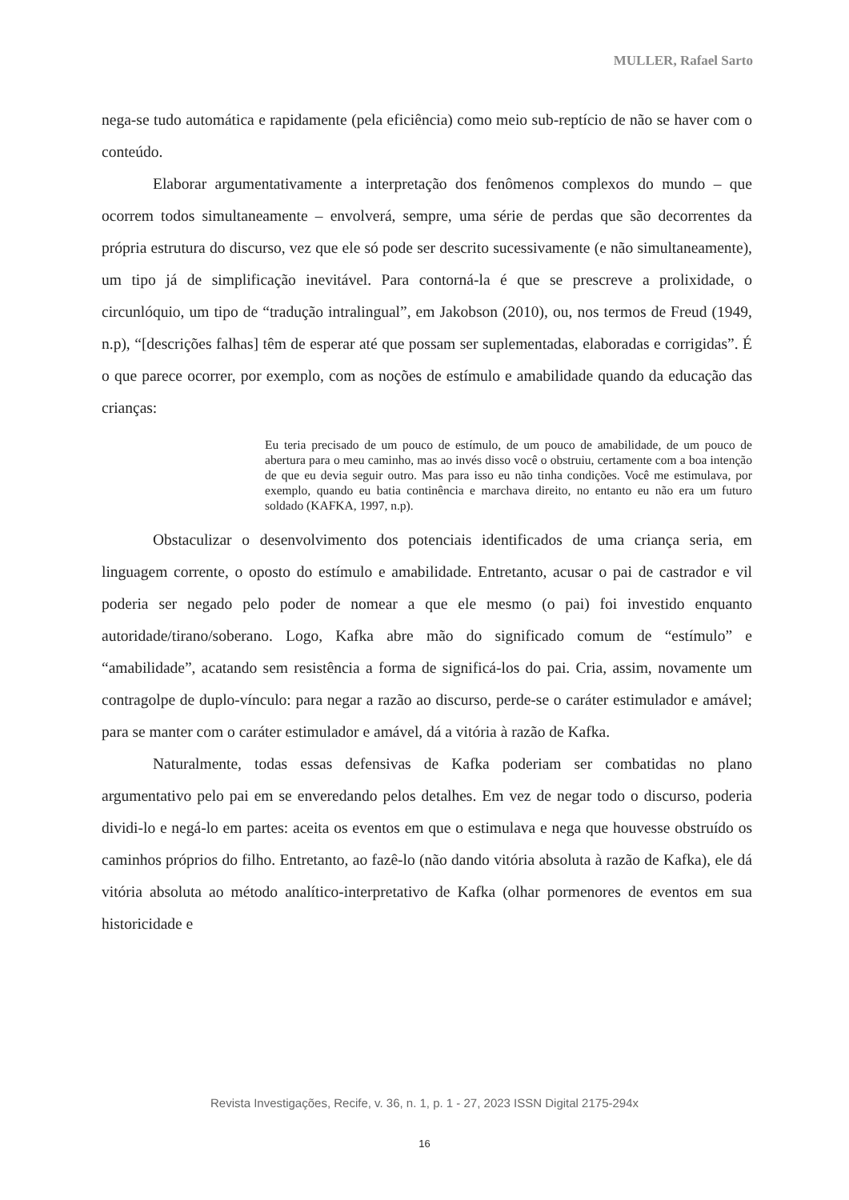MULLER, Rafael Sarto
nega-se tudo automática e rapidamente (pela eficiência) como meio sub-reptício de não se haver com o conteúdo.
Elaborar argumentativamente a interpretação dos fenômenos complexos do mundo – que ocorrem todos simultaneamente – envolverá, sempre, uma série de perdas que são decorrentes da própria estrutura do discurso, vez que ele só pode ser descrito sucessivamente (e não simultaneamente), um tipo já de simplificação inevitável. Para contorná-la é que se prescreve a prolixidade, o circunlóquio, um tipo de “tradução intralingual”, em Jakobson (2010), ou, nos termos de Freud (1949, n.p), “[descrições falhas] têm de esperar até que possam ser suplementadas, elaboradas e corrigidas”. É o que parece ocorrer, por exemplo, com as noções de estímulo e amabilidade quando da educação das crianças:
Eu teria precisado de um pouco de estímulo, de um pouco de amabilidade, de um pouco de abertura para o meu caminho, mas ao invés disso você o obstruiu, certamente com a boa intenção de que eu devia seguir outro. Mas para isso eu não tinha condições. Você me estimulava, por exemplo, quando eu batia continência e marchava direito, no entanto eu não era um futuro soldado (KAFKA, 1997, n.p).
Obstaculizar o desenvolvimento dos potenciais identificados de uma criança seria, em linguagem corrente, o oposto do estímulo e amabilidade. Entretanto, acusar o pai de castrador e vil poderia ser negado pelo poder de nomear a que ele mesmo (o pai) foi investido enquanto autoridade/tirano/soberano. Logo, Kafka abre mão do significado comum de “estímulo” e “amabilidade”, acatando sem resistência a forma de significá-los do pai. Cria, assim, novamente um contragolpe de duplo-vínculo: para negar a razão ao discurso, perde-se o caráter estimulador e amável; para se manter com o caráter estimulador e amável, dá a vitória à razão de Kafka.
Naturalmente, todas essas defensivas de Kafka poderiam ser combatidas no plano argumentativo pelo pai em se enveredando pelos detalhes. Em vez de negar todo o discurso, poderia dividi-lo e negá-lo em partes: aceita os eventos em que o estimulava e nega que houvesse obstruído os caminhos próprios do filho. Entretanto, ao fazê-lo (não dando vitória absoluta à razão de Kafka), ele dá vitória absoluta ao método analítico-interpretativo de Kafka (olhar pormenores de eventos em sua historicidade e
Revista Investigações, Recife, v. 36, n. 1, p. 1 - 27, 2023 ISSN Digital 2175-294x
16